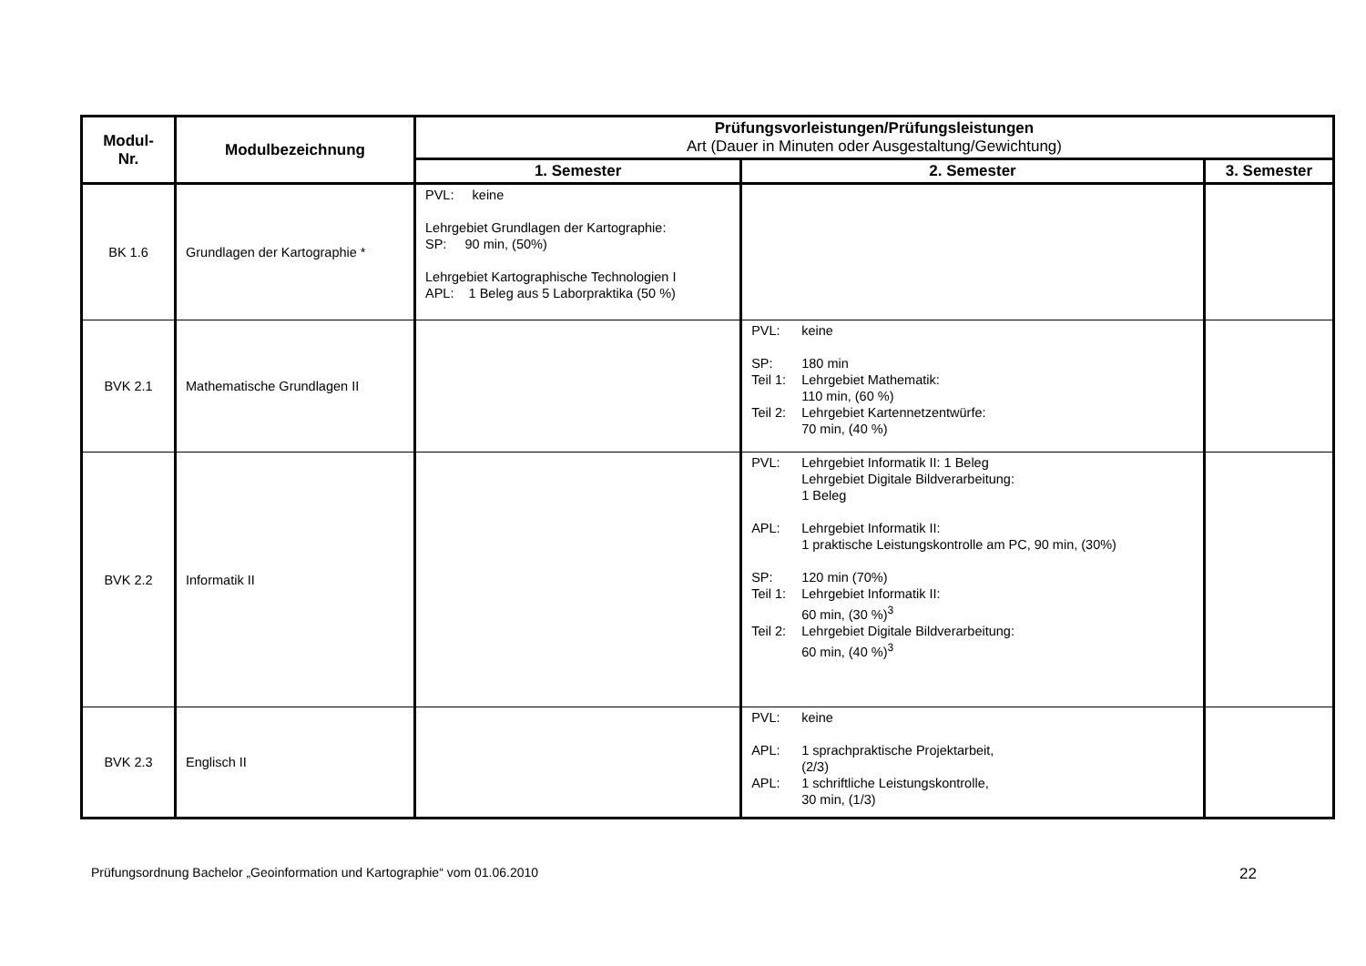| Modul- Nr. | Modulbezeichnung | Prüfungsvorleistungen/Prüfungsleistungen Art (Dauer in Minuten oder Ausgestaltung/Gewichtung) | | |
| --- | --- | --- | --- | --- |
| | | 1. Semester | 2. Semester | 3. Semester |
| BK 1.6 | Grundlagen der Kartographie * | PVL: keine Lehrgebiet Grundlagen der Kartographie: SP: 90 min, (50%) Lehrgebiet Kartographische Technologien I APL: 1 Beleg aus 5 Laborpraktika (50 %) | | |
| BVK 2.1 | Mathematische Grundlagen II | | PVL: keine SP: 180 min Teil 1: Lehrgebiet Mathematik: 110 min, (60 %) Teil 2: Lehrgebiet Kartennetzentwürfe: 70 min, (40 %) | |
| BVK 2.2 | Informatik II | | PVL: Lehrgebiet Informatik II: 1 Beleg Lehrgebiet Digitale Bildverarbeitung: 1 Beleg APL: Lehrgebiet Informatik II: 1 praktische Leistungskontrolle am PC, 90 min, (30%) SP: 120 min (70%) Teil 1: Lehrgebiet Informatik II: 60 min, (30 %)<sup>3</sup> Teil 2: Lehrgebiet Digitale Bildverarbeitung: 60 min, (40 %)<sup>3</sup> | |
| BVK 2.3 | Englisch II | | PVL: keine APL: 1 sprachpraktische Projektarbeit, (2/3) APL: 1 schriftliche Leistungskontrolle, 30 min, (1/3) | |
Prüfungsordnung Bachelor „Geoinformation und Kartographie“ vom 01.06.2010 22